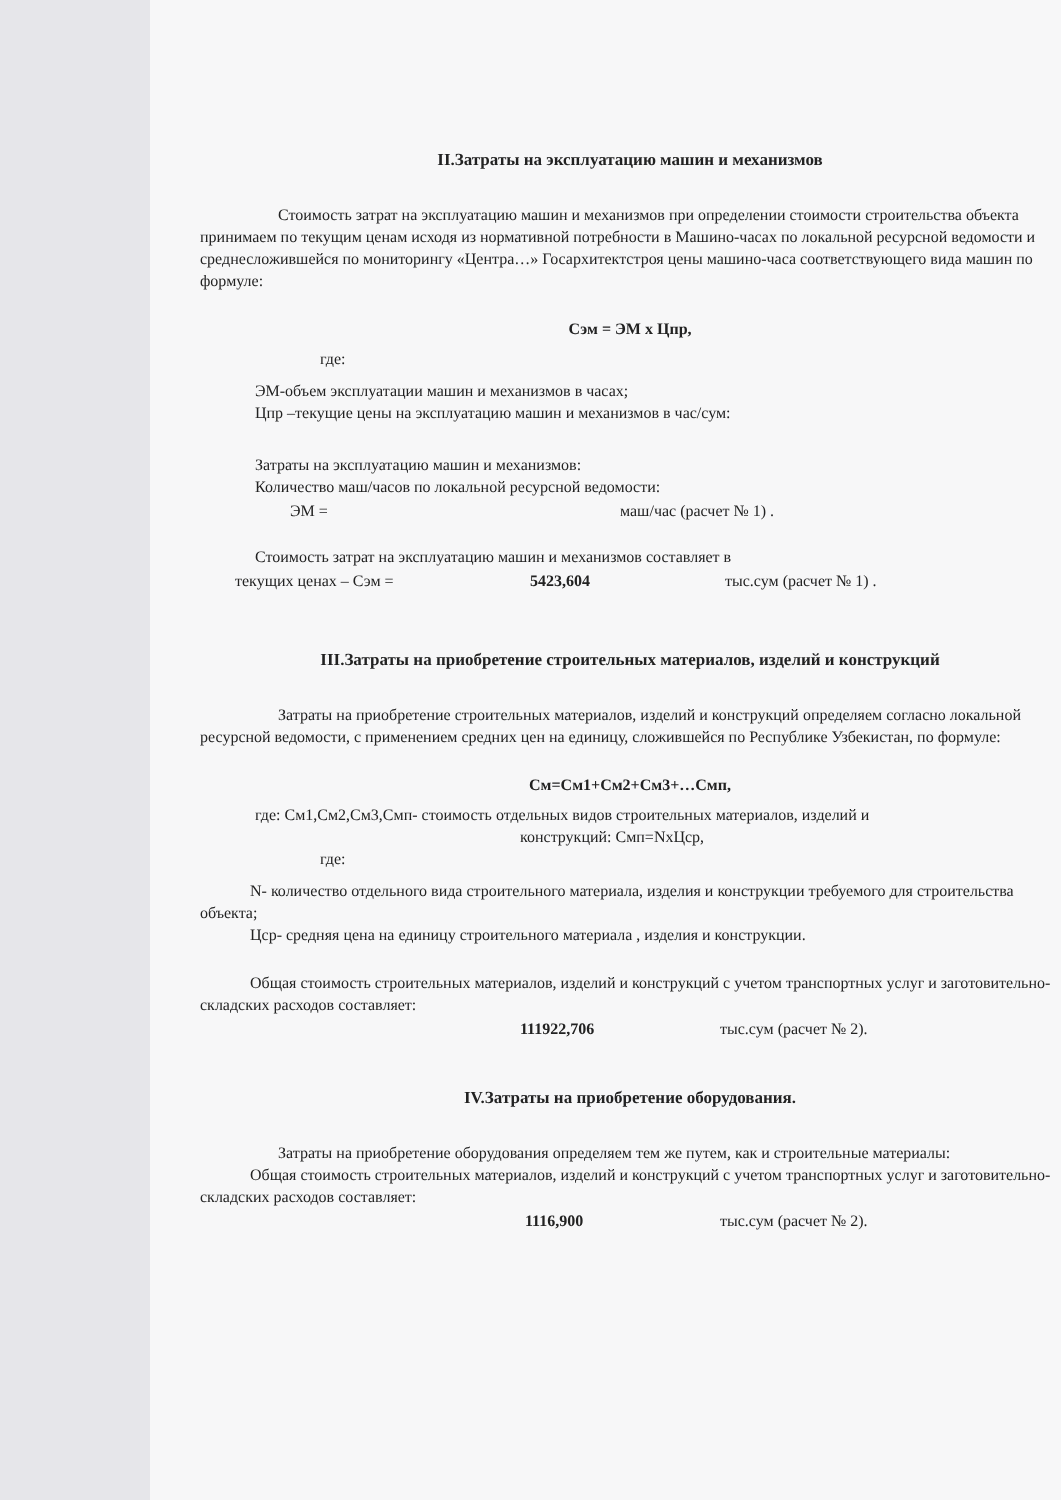II.Затраты на эксплуатацию машин и механизмов
Стоимость затрат на эксплуатацию машин и механизмов при определении стоимости строительства объекта принимаем по текущим ценам исходя из нормативной потребности в Машино-часах по локальной ресурсной ведомости и среднесложившейся по мониторингу «Центра…» Госархитектстроя цены машино-часа соответствующего вида машин по формуле:
Сэм = ЭМ х Цпр,
где:
ЭМ-объем эксплуатации машин и механизмов в часах;
Цпр –текущие цены на эксплуатацию машин и механизмов в час/сум:
Затраты на эксплуатацию машин и механизмов:
Количество маш/часов по локальной ресурсной ведомости:
ЭМ = маш/час (расчет № 1) .
Стоимость затрат на эксплуатацию машин и механизмов составляет в
текущих ценах – Сэм = 5423,604 тыс.сум (расчет № 1) .
III.Затраты на приобретение строительных материалов, изделий и конструкций
Затраты на приобретение строительных материалов, изделий и конструкций определяем согласно локальной ресурсной ведомости, с применением средних цен на единицу, сложившейся по Республике Узбекистан, по формуле:
См=См1+См2+См3+…Смп,
где: См1,См2,См3,Смп- стоимость отдельных видов строительных материалов, изделий и
конструкций: Смп=NхЦср,
где:
N- количество отдельного вида строительного материала, изделия и конструкции требуемого для строительства объекта;
Цср- средняя цена на единицу строительного материала , изделия и конструкции.
Общая стоимость строительных материалов, изделий и конструкций с учетом транспортных услуг и заготовительно-складских расходов составляет:
111922,706 тыс.сум (расчет № 2).
IV.Затраты на приобретение оборудования.
Затраты на приобретение оборудования определяем тем же путем, как и строительные материалы:
Общая стоимость строительных материалов, изделий и конструкций с учетом транспортных услуг и заготовительно-складских расходов составляет:
1116,900 тыс.сум (расчет № 2).